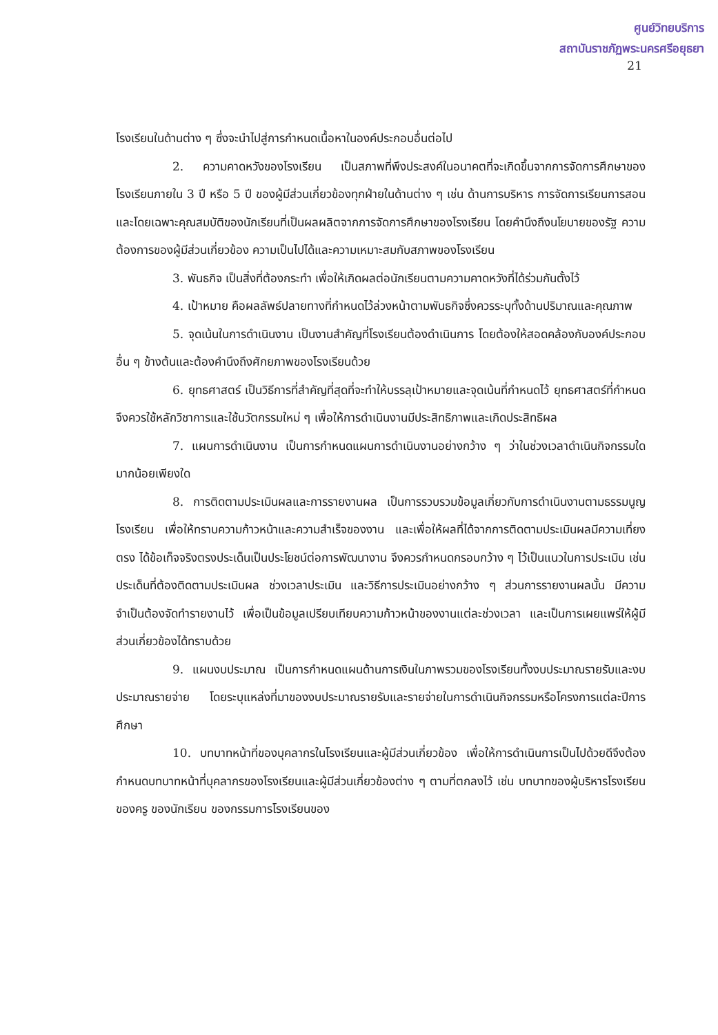ศูนย์วิทยบริการ
สถาบันราชภัฏพระนครศรีอยุธยา
21
โรงเรียนในด้านต่าง ๆ ซึ่งจะนำไปสู่การกำหนดเนื้อหาในองค์ประกอบอื่นต่อไป
2. ความคาดหวังของโรงเรียน เป็นสภาพที่พึงประสงค์ในอนาคตที่จะเกิดขึ้นจากการจัดการศึกษาของโรงเรียนภายใน 3 ปี หรือ 5 ปี ของผู้มีส่วนเกี่ยวข้องทุกฝ่ายในด้านต่าง ๆ เช่น ด้านการบริหาร การจัดการเรียนการสอน และโดยเฉพาะคุณสมบัติของนักเรียนที่เป็นผลผลิตจากการจัดการศึกษาของโรงเรียน โดยคำนึงถึงนโยบายของรัฐ ความต้องการของผู้มีส่วนเกี่ยวข้อง ความเป็นไปได้และความเหมาะสมกับสภาพของโรงเรียน
3. พันธกิจ เป็นสิ่งที่ต้องกระทำ เพื่อให้เกิดผลต่อนักเรียนตามความคาดหวังที่ได้ร่วมกันตั้งไว้
4. เป้าหมาย คือผลลัพธ์ปลายทางที่กำหนดไว้ล่วงหน้าตามพันธกิจซึ่งควรระบุทั้งด้านปริมาณและคุณภาพ
5. จุดเน้นในการดำเนินงาน เป็นงานสำคัญที่โรงเรียนต้องดำเนินการ โดยต้องให้สอดคล้องกับองค์ประกอบอื่น ๆ ข้างต้นและต้องคำนึงถึงศักยภาพของโรงเรียนด้วย
6. ยุทธศาสตร์ เป็นวิธีการที่สำคัญที่สุดที่จะทำให้บรรลุเป้าหมายและจุดเน้นที่กำหนดไว้ ยุทธศาสตร์ที่กำหนด จึงควรใช้หลักวิชาการและใช้นวัตกรรมใหม่ ๆ เพื่อให้การดำเนินงานมีประสิทธิภาพและเกิดประสิทธิผล
7. แผนการดำเนินงาน เป็นการกำหนดแผนการดำเนินงานอย่างกว้าง ๆ ว่าในช่วงเวลาดำเนินกิจกรรมใด มากน้อยเพียงใด
8. การติดตามประเมินผลและการรายงานผล เป็นการรวบรวมข้อมูลเกี่ยวกับการดำเนินงานตามธรรมนูญโรงเรียน เพื่อให้ทราบความก้าวหน้าและความสำเร็จของงาน และเพื่อให้ผลที่ได้จากการติดตามประเมินผลมีความเที่ยงตรง ได้ข้อเท็จจริงตรงประเด็นเป็นประโยชน์ต่อการพัฒนางาน จึงควรกำหนดกรอบกว้าง ๆ ไว้เป็นแนวในการประเมิน เช่น ประเด็นที่ต้องติดตามประเมินผล ช่วงเวลาประเมิน และวิธีการประเมินอย่างกว้าง ๆ ส่วนการรายงานผลนั้น มีความจำเป็นต้องจัดทำรายงานไว้ เพื่อเป็นข้อมูลเปรียบเทียบความก้าวหน้าของงานแต่ละช่วงเวลา และเป็นการเผยแพร่ให้ผู้มีส่วนเกี่ยวข้องได้ทราบด้วย
9. แผนงบประมาณ เป็นการกำหนดแผนด้านการเงินในภาพรวมของโรงเรียนทั้งงบประมาณรายรับและงบประมาณรายจ่าย โดยระบุแหล่งที่มาของงบประมาณรายรับและรายจ่ายในการดำเนินกิจกรรมหรือโครงการแต่ละปีการศึกษา
10. บทบาทหน้าที่ของบุคลากรในโรงเรียนและผู้มีส่วนเกี่ยวข้อง เพื่อให้การดำเนินการเป็นไปด้วยดีจึงต้องกำหนดบทบาทหน้าที่บุคลากรของโรงเรียนและผู้มีส่วนเกี่ยวข้องต่าง ๆ ตามที่ตกลงไว้ เช่น บทบาทของผู้บริหารโรงเรียน ของครู ของนักเรียน ของกรรมการโรงเรียนของ